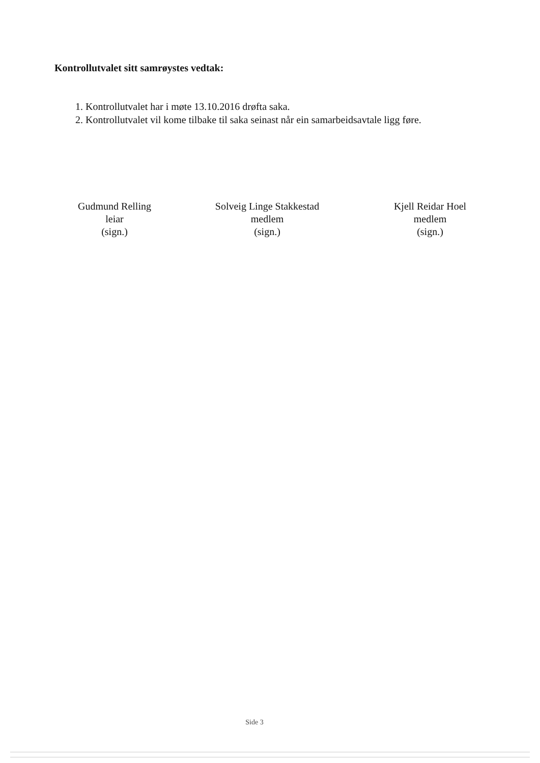Kontrollutvalet sitt samrøystes vedtak:
1. Kontrollutvalet har i møte 13.10.2016 drøfta saka.
2. Kontrollutvalet vil kome tilbake til saka seinast når ein samarbeidsavtale ligg føre.
Gudmund Relling
leiar
(sign.)
Solveig Linge Stakkestad
medlem
(sign.)
Kjell Reidar Hoel
medlem
(sign.)
Side 3